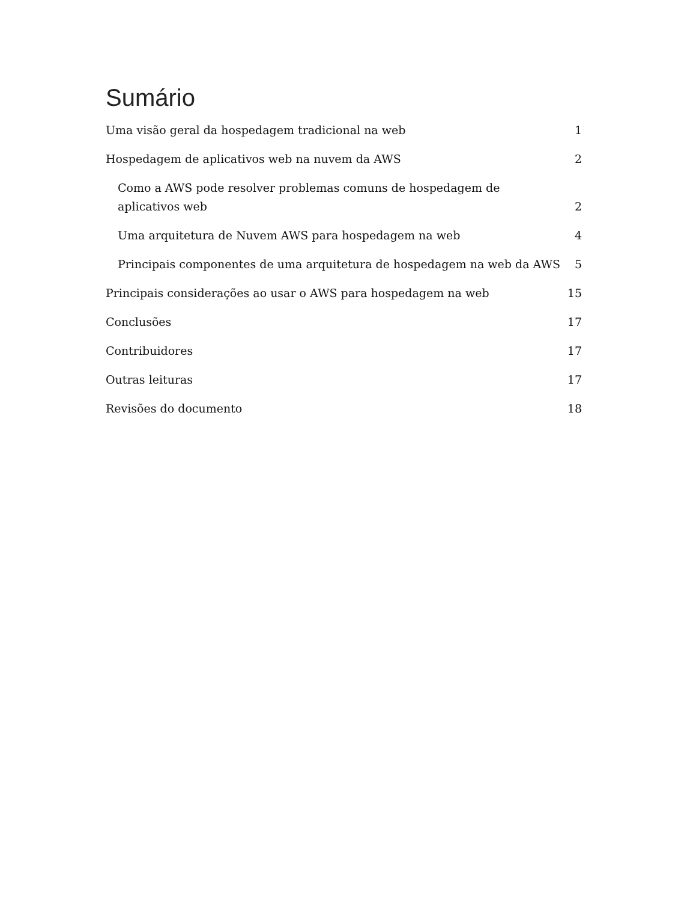Sumário
Uma visão geral da hospedagem tradicional na web 1
Hospedagem de aplicativos web na nuvem da AWS 2
Como a AWS pode resolver problemas comuns de hospedagem de aplicativos web 2
Uma arquitetura de Nuvem AWS para hospedagem na web 4
Principais componentes de uma arquitetura de hospedagem na web da AWS 5
Principais considerações ao usar o AWS para hospedagem na web 15
Conclusões 17
Contribuidores 17
Outras leituras 17
Revisões do documento 18